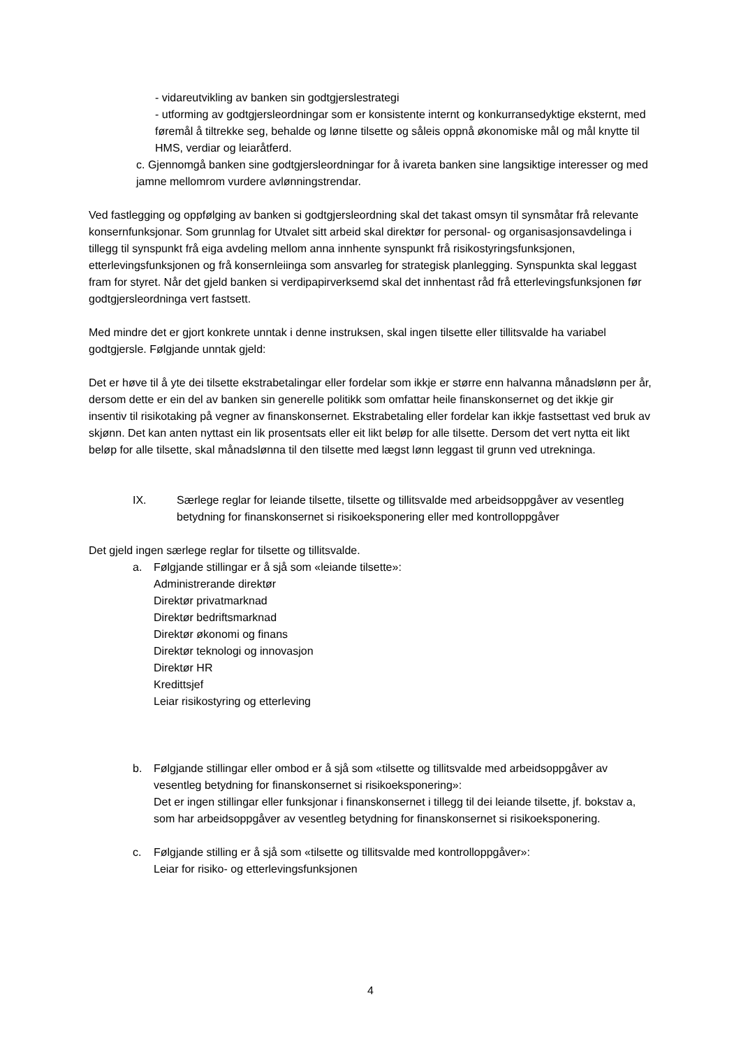- vidareutvikling av banken sin godtgjerslestrategi
- utforming av godtgjersleordningar som er konsistente internt og konkurransedyktige eksternt, med føremål å tiltrekke seg, behalde og lønne tilsette og såleis oppnå økonomiske mål og mål knytte til HMS, verdiar og leiaråtferd.
c. Gjennomgå banken sine godtgjersleordningar for å ivareta banken sine langsiktige interesser og med jamne mellomrom vurdere avlønningstrendar.
Ved fastlegging og oppfølging av banken si godtgjersleordning skal det takast omsyn til synsmåtar frå relevante konsernfunksjonar. Som grunnlag for Utvalet sitt arbeid skal direktør for personal- og organisasjonsavdelinga i tillegg til synspunkt frå eiga avdeling mellom anna innhente synspunkt frå risikostyringsfunksjonen, etterlevingsfunksjonen og frå konsernleiinga som ansvarleg for strategisk planlegging. Synspunkta skal leggast fram for styret. Når det gjeld banken si verdipapirverksemd skal det innhentast råd frå etterlevingsfunksjonen før godtgjersleordninga vert fastsett.
Med mindre det er gjort konkrete unntak i denne instruksen, skal ingen tilsette eller tillitsvalde ha variabel godtgjersle. Følgjande unntak gjeld:
Det er høve til å yte dei tilsette ekstrabetalingar eller fordelar som ikkje er større enn halvanna månadslønn per år, dersom dette er ein del av banken sin generelle politikk som omfattar heile finanskonsernet og det ikkje gir insentiv til risikotaking på vegner av finanskonsernet. Ekstrabetaling eller fordelar kan ikkje fastsettast ved bruk av skjønn. Det kan anten nyttast ein lik prosentsats eller eit likt beløp for alle tilsette. Dersom det vert nytta eit likt beløp for alle tilsette, skal månadslønna til den tilsette med lægst lønn leggast til grunn ved utrekninga.
IX. Særlege reglar for leiande tilsette, tilsette og tillitsvalde med arbeidsoppgåver av vesentleg betydning for finanskonsernet si risikoeksponering eller med kontrolloppgåver
Det gjeld ingen særlege reglar for tilsette og tillitsvalde.
a. Følgjande stillingar er å sjå som «leiande tilsette»:
Administrerande direktør
Direktør privatmarknad
Direktør bedriftsmarknad
Direktør økonomi og finans
Direktør teknologi og innovasjon
Direktør HR
Kredittsjef
Leiar risikostyring og etterleving
b. Følgjande stillingar eller ombod er å sjå som «tilsette og tillitsvalde med arbeidsoppgåver av vesentleg betydning for finanskonsernet si risikoeksponering»:
Det er ingen stillingar eller funksjonar i finanskonsernet i tillegg til dei leiande tilsette, jf. bokstav a, som har arbeidsoppgåver av vesentleg betydning for finanskonsernet si risikoeksponering.
c. Følgjande stilling er å sjå som «tilsette og tillitsvalde med kontrolloppgåver»:
Leiar for risiko- og etterlevingsfunksjonen
4